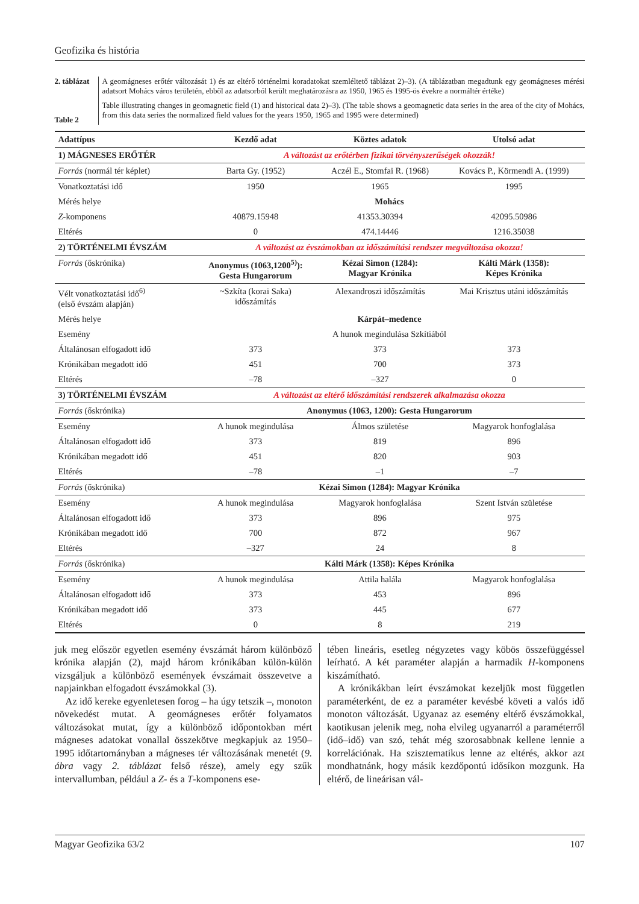Geofizika és história
2. táblázat
Table 2
A geomágneses erőtér változását 1) és az eltérő történelmi koradatokat szemléltető táblázat 2)–3). (A táblázatban megadtunk egy geomágneses mérési adatsort Mohács város területén, ebből az adatsorból került meghatározásra az 1950, 1965 és 1995-ös évekre a normáltér értéke)
Table illustrating changes in geomagnetic field (1) and historical data 2)–3). (The table shows a geomagnetic data series in the area of the city of Mohács, from this data series the normalized field values for the years 1950, 1965 and 1995 were determined)
| Adattípus | Kezdő adat | Köztes adatok | Utolsó adat |
| --- | --- | --- | --- |
| 1) MÁGNESES ERŐTÉR | A változást az erőtérben fizikai törvényszerűségek okozzák! | | |
| Forrás (normál tér képlet) | Barta Gy. (1952) | Aczél E., Stomfai R. (1968) | Kovács P., Körmendi A. (1999) |
| Vonatkoztatási idő | 1950 | 1965 | 1995 |
| Mérés helye | Mohács | | |
| Z -komponens | 40879.15948 | 41353.30394 | 42095.50986 |
| Eltérés | 0 | 474.14446 | 1216.35038 |
| 2) TÖRTÉNELMI ÉVSZÁM | A változást az évszámokban az időszámítási rendszer megváltozása okozza! | | |
| Forrás (őskrónika) | Anonymus (1063,1200<sup>5)</sup>): Gesta Hungarorum | Kézai Simon (1284): Magyar Krónika | Kálti Márk (1358): Képes Krónika |
| Vélt vonatkoztatási idő<sup>6)</sup> (első évszám alapján) | ~Szkíta (korai Saka) időszámítás | Alexandroszi időszámítás | Mai Krisztus utáni időszámítás |
| Mérés helye | Kárpát–medence | | |
| Esemény | A hunok megindulása Szkítiából | | |
| Általánosan elfogadott idő | 373 | 373 | 373 |
| Krónikában megadott idő | 451 | 700 | 373 |
| Eltérés | –78 | –327 | 0 |
| 3) TÖRTÉNELMI ÉVSZÁM | A változást az eltérő időszámítási rendszerek alkalmazása okozza | | |
| Forrás (őskrónika) | Anonymus (1063, 1200): Gesta Hungarorum | | |
| Esemény | A hunok megindulása | Álmos születése | Magyarok honfoglalása |
| Általánosan elfogadott idő | 373 | 819 | 896 |
| Krónikában megadott idő | 451 | 820 | 903 |
| Eltérés | –78 | –1 | –7 |
| Forrás (őskrónika) | Kézai Simon (1284): Magyar Krónika | | |
| Esemény | A hunok megindulása | Magyarok honfoglalása | Szent István születése |
| Általánosan elfogadott idő | 373 | 896 | 975 |
| Krónikában megadott idő | 700 | 872 | 967 |
| Eltérés | –327 | 24 | 8 |
| Forrás (őskrónika) | Kálti Márk (1358): Képes Krónika | | |
| Esemény | A hunok megindulása | Attila halála | Magyarok honfoglalása |
| Általánosan elfogadott idő | 373 | 453 | 896 |
| Krónikában megadott idő | 373 | 445 | 677 |
| Eltérés | 0 | 8 | 219 |
juk meg először egyetlen esemény évszámát három különböző krónika alapján (2), majd három krónikában külön-külön vizsgáljuk a különböző események évszámait összevetve a napjainkban elfogadott évszámokkal (3).
Az idő kereke egyenletesen forog – ha úgy tetszik –, monoton növekedést mutat. A geomágneses erőtér folyamatos változásokat mutat, így a különböző időpontokban mért mágneses adatokat vonallal összekötve megkapjuk az 1950–1995 időtartományban a mágneses tér változásának menetét (9. ábra vagy 2. táblázat felső része), amely egy szűk intervallumban, például a Z- és a T-komponens ese-
tében lineáris, esetleg négyzetes vagy köbös összefüggéssel leírható. A két paraméter alapján a harmadik H-komponens kiszámítható.
A krónikákban leírt évszámokat kezeljük most független paraméterként, de ez a paraméter kevésbé követi a valós idő monoton változását. Ugyanaz az esemény eltérő évszámokkal, kaotikusan jelenik meg, noha elvileg ugyanarról a paraméterről (idő–idő) van szó, tehát még szorosabbnak kellene lennie a korrelációnak. Ha szisztematikus lenne az eltérés, akkor azt mondhatnánk, hogy másik kezdőpontú idősíkon mozgunk. Ha eltérő, de lineárisan vál-
Magyar Geofizika 63/2 107